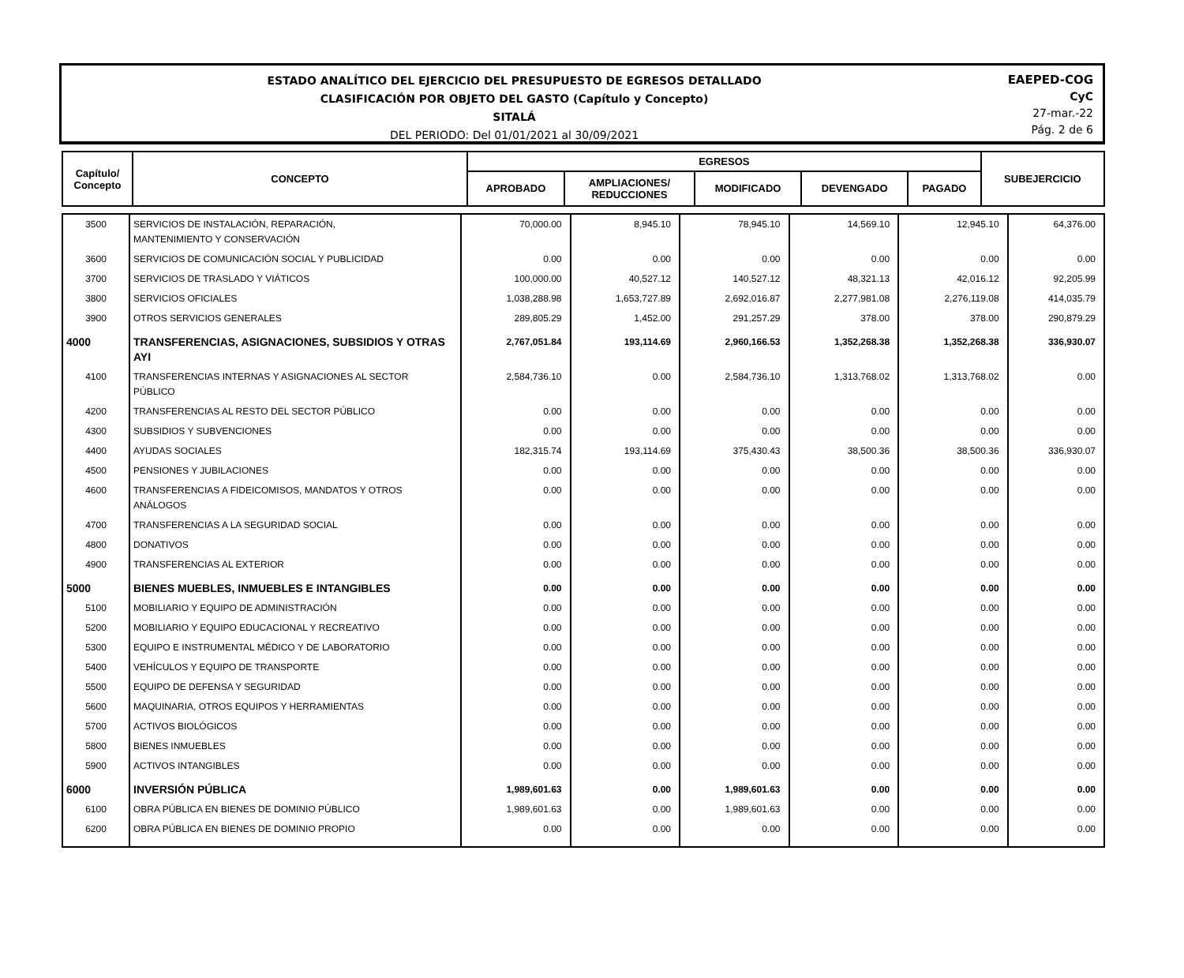ESTADO ANALÍTICO DEL EJERCICIO DEL PRESUPUESTO DE EGRESOS DETALLADO
CLASIFICACIÓN POR OBJETO DEL GASTO (Capítulo y Concepto)
SITALÁ
DEL PERIODO: Del 01/01/2021 al 30/09/2021
EAEPED-COG
CyC
27-mar.-22
Pág. 2 de 6
| Capítulo/ Concepto | CONCEPTO | EGRESOS | | | | | SUBEJERCICIO |
| --- | --- | --- | --- | --- | --- | --- | --- |
| | | APROBADO | AMPLIACIONES/ REDUCCIONES | MODIFICADO | DEVENGADO | PAGADO | |
| 3500 | SERVICIOS DE INSTALACIÓN, REPARACIÓN, MANTENIMIENTO Y CONSERVACIÓN | 70,000.00 | 8,945.10 | 78,945.10 | 14,569.10 | 12,945.10 | 64,376.00 |
| 3600 | SERVICIOS DE COMUNICACIÓN SOCIAL Y PUBLICIDAD | 0.00 | 0.00 | 0.00 | 0.00 | 0.00 | 0.00 |
| 3700 | SERVICIOS DE TRASLADO Y VIÁTICOS | 100,000.00 | 40,527.12 | 140,527.12 | 48,321.13 | 42,016.12 | 92,205.99 |
| 3800 | SERVICIOS OFICIALES | 1,038,288.98 | 1,653,727.89 | 2,692,016.87 | 2,277,981.08 | 2,276,119.08 | 414,035.79 |
| 3900 | OTROS SERVICIOS GENERALES | 289,805.29 | 1,452.00 | 291,257.29 | 378.00 | 378.00 | 290,879.29 |
| 4000 | TRANSFERENCIAS, ASIGNACIONES, SUBSIDIOS Y OTRAS AYI | 2,767,051.84 | 193,114.69 | 2,960,166.53 | 1,352,268.38 | 1,352,268.38 | 336,930.07 |
| 4100 | TRANSFERENCIAS INTERNAS Y ASIGNACIONES AL SECTOR PÚBLICO | 2,584,736.10 | 0.00 | 2,584,736.10 | 1,313,768.02 | 1,313,768.02 | 0.00 |
| 4200 | TRANSFERENCIAS AL RESTO DEL SECTOR PÚBLICO | 0.00 | 0.00 | 0.00 | 0.00 | 0.00 | 0.00 |
| 4300 | SUBSIDIOS Y SUBVENCIONES | 0.00 | 0.00 | 0.00 | 0.00 | 0.00 | 0.00 |
| 4400 | AYUDAS SOCIALES | 182,315.74 | 193,114.69 | 375,430.43 | 38,500.36 | 38,500.36 | 336,930.07 |
| 4500 | PENSIONES Y JUBILACIONES | 0.00 | 0.00 | 0.00 | 0.00 | 0.00 | 0.00 |
| 4600 | TRANSFERENCIAS A FIDEICOMISOS, MANDATOS Y OTROS ANÁLOGOS | 0.00 | 0.00 | 0.00 | 0.00 | 0.00 | 0.00 |
| 4700 | TRANSFERENCIAS A LA SEGURIDAD SOCIAL | 0.00 | 0.00 | 0.00 | 0.00 | 0.00 | 0.00 |
| 4800 | DONATIVOS | 0.00 | 0.00 | 0.00 | 0.00 | 0.00 | 0.00 |
| 4900 | TRANSFERENCIAS AL EXTERIOR | 0.00 | 0.00 | 0.00 | 0.00 | 0.00 | 0.00 |
| 5000 | BIENES MUEBLES, INMUEBLES E INTANGIBLES | 0.00 | 0.00 | 0.00 | 0.00 | 0.00 | 0.00 |
| 5100 | MOBILIARIO Y EQUIPO DE ADMINISTRACIÓN | 0.00 | 0.00 | 0.00 | 0.00 | 0.00 | 0.00 |
| 5200 | MOBILIARIO Y EQUIPO EDUCACIONAL Y RECREATIVO | 0.00 | 0.00 | 0.00 | 0.00 | 0.00 | 0.00 |
| 5300 | EQUIPO E INSTRUMENTAL MÉDICO Y DE LABORATORIO | 0.00 | 0.00 | 0.00 | 0.00 | 0.00 | 0.00 |
| 5400 | VEHÍCULOS Y EQUIPO DE TRANSPORTE | 0.00 | 0.00 | 0.00 | 0.00 | 0.00 | 0.00 |
| 5500 | EQUIPO DE DEFENSA Y SEGURIDAD | 0.00 | 0.00 | 0.00 | 0.00 | 0.00 | 0.00 |
| 5600 | MAQUINARIA, OTROS EQUIPOS Y HERRAMIENTAS | 0.00 | 0.00 | 0.00 | 0.00 | 0.00 | 0.00 |
| 5700 | ACTIVOS BIOLÓGICOS | 0.00 | 0.00 | 0.00 | 0.00 | 0.00 | 0.00 |
| 5800 | BIENES INMUEBLES | 0.00 | 0.00 | 0.00 | 0.00 | 0.00 | 0.00 |
| 5900 | ACTIVOS INTANGIBLES | 0.00 | 0.00 | 0.00 | 0.00 | 0.00 | 0.00 |
| 6000 | INVERSIÓN PÚBLICA | 1,989,601.63 | 0.00 | 1,989,601.63 | 0.00 | 0.00 | 0.00 |
| 6100 | OBRA PÚBLICA EN BIENES DE DOMINIO PÚBLICO | 1,989,601.63 | 0.00 | 1,989,601.63 | 0.00 | 0.00 | 0.00 |
| 6200 | OBRA PÚBLICA EN BIENES DE DOMINIO PROPIO | 0.00 | 0.00 | 0.00 | 0.00 | 0.00 | 0.00 |